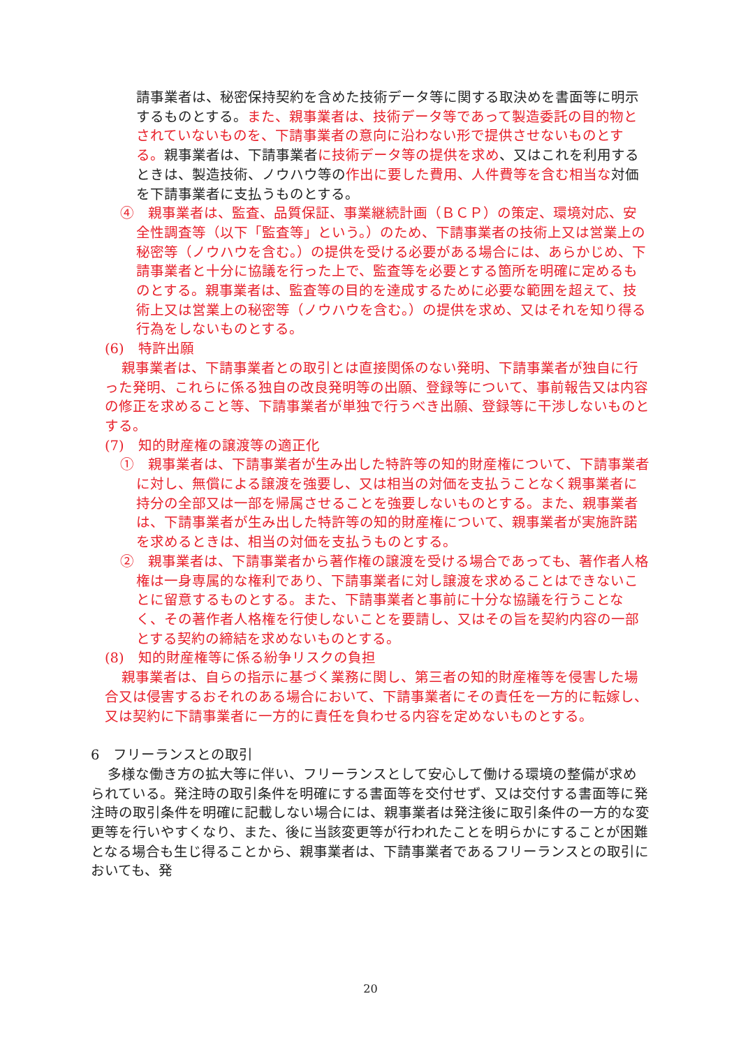請事業者は、秘密保持契約を含めた技術データ等に関する取決めを書面等に明示するものとする。また、親事業者は、技術データ等であって製造委託の目的物とされていないものを、下請事業者の意向に沿わない形で提供させないものとする。親事業者は、下請事業者に技術データ等の提供を求め、又はこれを利用するときは、製造技術、ノウハウ等の作出に要した費用、人件費等を含む相当な対価を下請事業者に支払うものとする。
④　親事業者は、監査、品質保証、事業継続計画（ＢＣＰ）の策定、環境対応、安全性調査等（以下「監査等」という。）のため、下請事業者の技術上又は営業上の秘密等（ノウハウを含む。）の提供を受ける必要がある場合には、あらかじめ、下請事業者と十分に協議を行った上で、監査等を必要とする箇所を明確に定めるものとする。親事業者は、監査等の目的を達成するために必要な範囲を超えて、技術上又は営業上の秘密等（ノウハウを含む。）の提供を求め、又はそれを知り得る行為をしないものとする。
(6)　特許出願
親事業者は、下請事業者との取引とは直接関係のない発明、下請事業者が独自に行った発明、これらに係る独自の改良発明等の出願、登録等について、事前報告又は内容の修正を求めること等、下請事業者が単独で行うべき出願、登録等に干渉しないものとする。
(7)　知的財産権の譲渡等の適正化
①　親事業者は、下請事業者が生み出した特許等の知的財産権について、下請事業者に対し、無償による譲渡を強要し、又は相当の対価を支払うことなく親事業者に持分の全部又は一部を帰属させることを強要しないものとする。また、親事業者は、下請事業者が生み出した特許等の知的財産権について、親事業者が実施許諾を求めるときは、相当の対価を支払うものとする。
②　親事業者は、下請事業者から著作権の譲渡を受ける場合であっても、著作者人格権は一身専属的な権利であり、下請事業者に対し譲渡を求めることはできないことに留意するものとする。また、下請事業者と事前に十分な協議を行うことなく、その著作者人格権を行使しないことを要請し、又はその旨を契約内容の一部とする契約の締結を求めないものとする。
(8)　知的財産権等に係る紛争リスクの負担
親事業者は、自らの指示に基づく業務に関し、第三者の知的財産権等を侵害した場合又は侵害するおそれのある場合において、下請事業者にその責任を一方的に転嫁し、又は契約に下請事業者に一方的に責任を負わせる内容を定めないものとする。
6　フリーランスとの取引
多様な働き方の拡大等に伴い、フリーランスとして安心して働ける環境の整備が求められている。発注時の取引条件を明確にする書面等を交付せず、又は交付する書面等に発注時の取引条件を明確に記載しない場合には、親事業者は発注後に取引条件の一方的な変更等を行いやすくなり、また、後に当該変更等が行われたことを明らかにすることが困難となる場合も生じ得ることから、親事業者は、下請事業者であるフリーランスとの取引においても、発
20